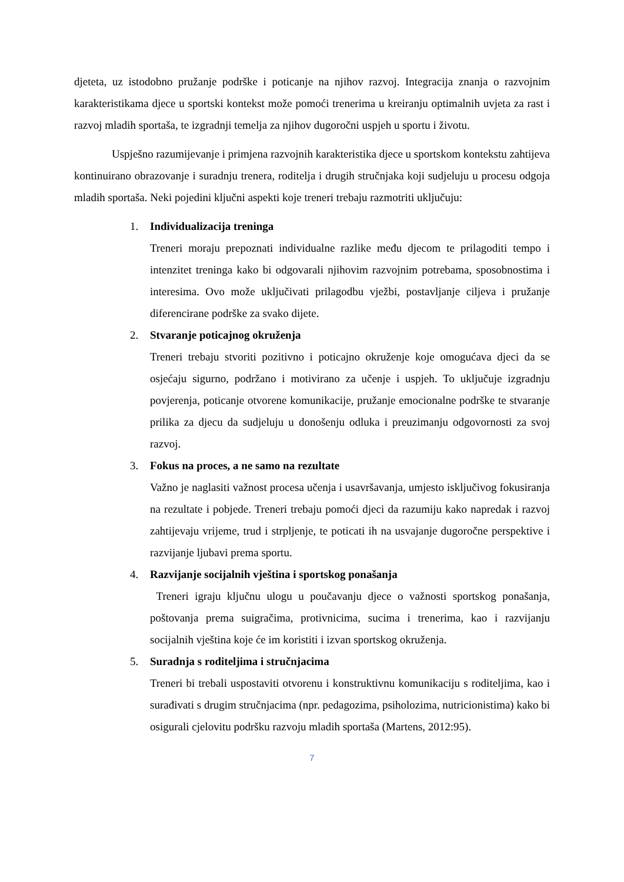djeteta, uz istodobno pružanje podrške i poticanje na njihov razvoj. Integracija znanja o razvojnim karakteristikama djece u sportski kontekst može pomoći trenerima u kreiranju optimalnih uvjeta za rast i razvoj mladih sportaša, te izgradnji temelja za njihov dugoročni uspjeh u sportu i životu.
Uspješno razumijevanje i primjena razvojnih karakteristika djece u sportskom kontekstu zahtijeva kontinuirano obrazovanje i suradnju trenera, roditelja i drugih stručnjaka koji sudjeluju u procesu odgoja mladih sportaša. Neki pojedini ključni aspekti koje treneri trebaju razmotriti uključuju:
1. Individualizacija treninga
Treneri moraju prepoznati individualne razlike među djecom te prilagoditi tempo i intenzitet treninga kako bi odgovarali njihovim razvojnim potrebama, sposobnostima i interesima. Ovo može uključivati prilagodbu vježbi, postavljanje ciljeva i pružanje diferencirane podrške za svako dijete.
2. Stvaranje poticajnog okruženja
Treneri trebaju stvoriti pozitivno i poticajno okruženje koje omogućava djeci da se osjećaju sigurno, podržano i motivirano za učenje i uspjeh. To uključuje izgradnju povjerenja, poticanje otvorene komunikacije, pružanje emocionalne podrške te stvaranje prilika za djecu da sudjeluju u donošenju odluka i preuzimanju odgovornosti za svoj razvoj.
3. Fokus na proces, a ne samo na rezultate
Važno je naglasiti važnost procesa učenja i usavršavanja, umjesto isključivog fokusiranja na rezultate i pobjede. Treneri trebaju pomoći djeci da razumiju kako napredak i razvoj zahtijevaju vrijeme, trud i strpljenje, te poticati ih na usvajanje dugoročne perspektive i razvijanje ljubavi prema sportu.
4. Razvijanje socijalnih vještina i sportskog ponašanja
Treneri igraju ključnu ulogu u poučavanju djece o važnosti sportskog ponašanja, poštovanja prema suigračima, protivnicima, sucima i trenerima, kao i razvijanju socijalnih vještina koje će im koristiti i izvan sportskog okruženja.
5. Suradnja s roditeljima i stručnjacima
Treneri bi trebali uspostaviti otvorenu i konstruktivnu komunikaciju s roditeljima, kao i surađivati s drugim stručnjacima (npr. pedagozima, psiholozima, nutricionistima) kako bi osigurali cjelovitu podršku razvoju mladih sportaša (Martens, 2012:95).
7